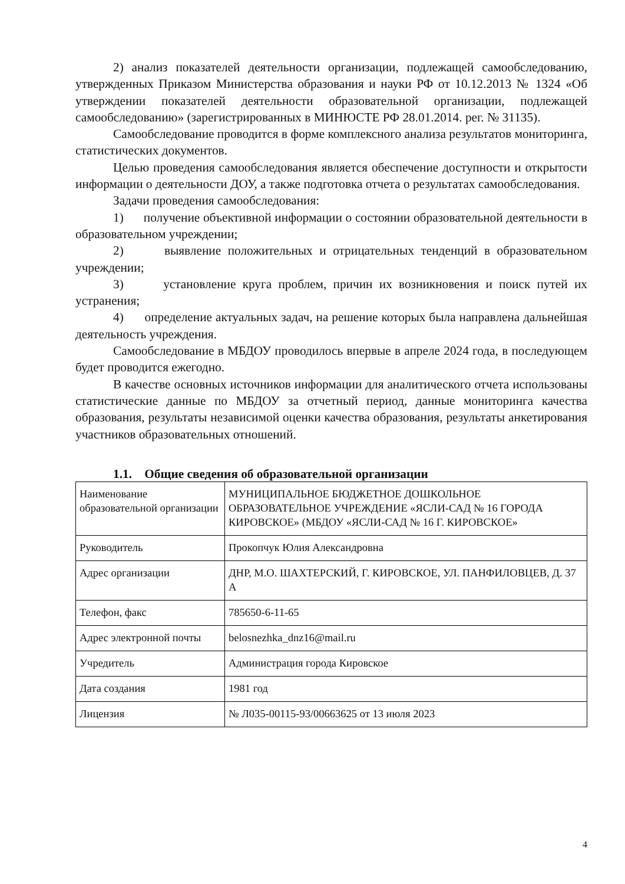2) анализ показателей деятельности организации, подлежащей самообследованию, утвержденных Приказом Министерства образования и науки РФ от 10.12.2013 № 1324 «Об утверждении показателей деятельности образовательной организации, подлежащей самообследованию» (зарегистрированных в МИНЮСТЕ РФ 28.01.2014. рег. № 31135).
Самообследование проводится в форме комплексного анализа результатов мониторинга, статистических документов.
Целью проведения самообследования является обеспечение доступности и открытости информации о деятельности ДОУ, а также подготовка отчета о результатах самообследования.
Задачи проведения самообследования:
1) получение объективной информации о состоянии образовательной деятельности в образовательном учреждении;
2) выявление положительных и отрицательных тенденций в образовательном учреждении;
3) установление круга проблем, причин их возникновения и поиск путей их устранения;
4) определение актуальных задач, на решение которых была направлена дальнейшая деятельность учреждения.
Самообследование в МБДОУ проводилось впервые в апреле 2024 года, в последующем будет проводится ежегодно.
В качестве основных источников информации для аналитического отчета использованы статистические данные по МБДОУ за отчетный период, данные мониторинга качества образования, результаты независимой оценки качества образования, результаты анкетирования участников образовательных отношений.
1.1. Общие сведения об образовательной организации
| Наименование образовательной организации | МУНИЦИПАЛЬНОЕ БЮДЖЕТНОЕ ДОШКОЛЬНОЕ ОБРАЗОВАТЕЛЬНОЕ УЧРЕЖДЕНИЕ «ЯСЛИ-САД № 16 ГОРОДА КИРОВСКОЕ» (МБДОУ «ЯСЛИ-САД № 16 Г. КИРОВСКОЕ» |
| Руководитель | Прокопчук Юлия Александровна |
| Адрес организации | ДНР, М.О. ШАХТЕРСКИЙ, Г. КИРОВСКОЕ, УЛ. ПАНФИЛОВЦЕВ, Д. 37 А |
| Телефон, факс | 785650-6-11-65 |
| Адрес электронной почты | belosnezhka_dnz16@mail.ru |
| Учредитель | Администрация города Кировское |
| Дата создания | 1981 год |
| Лицензия | № Л035-00115-93/00663625 от 13 июля 2023 |
4